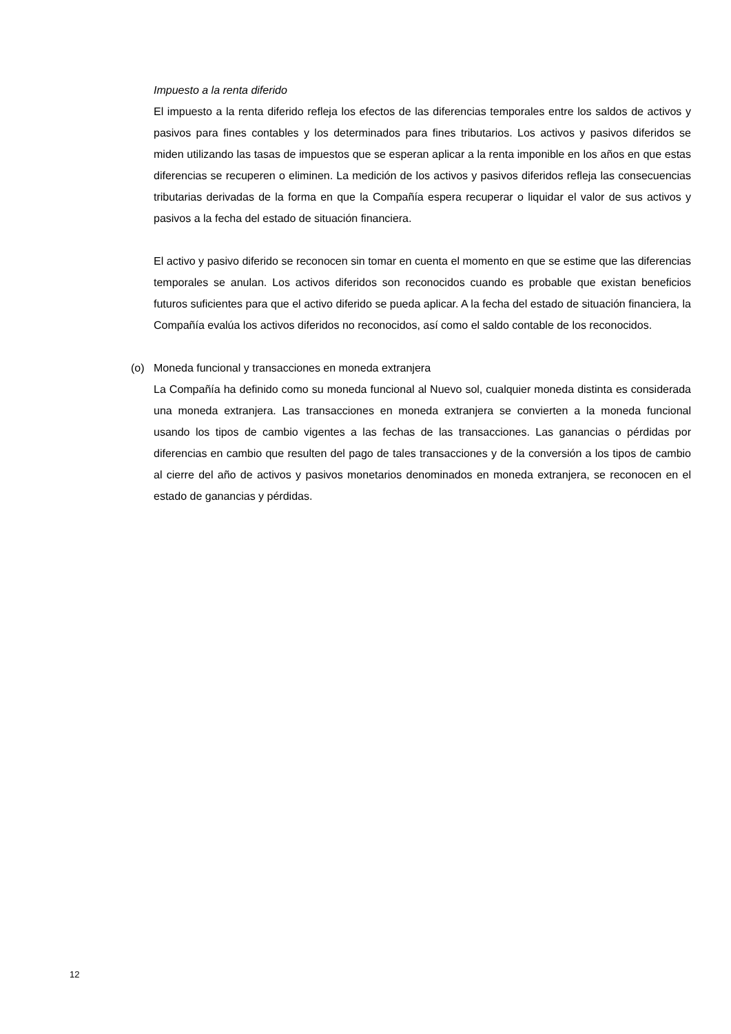Impuesto a la renta diferido
El impuesto a la renta diferido refleja los efectos de las diferencias temporales entre los saldos de activos y pasivos para fines contables y los determinados para fines tributarios. Los activos y pasivos diferidos se miden utilizando las tasas de impuestos que se esperan aplicar a la renta imponible en los años en que estas diferencias se recuperen o eliminen. La medición de los activos y pasivos diferidos refleja las consecuencias tributarias derivadas de la forma en que la Compañía espera recuperar o liquidar el valor de sus activos y pasivos a la fecha del estado de situación financiera.
El activo y pasivo diferido se reconocen sin tomar en cuenta el momento en que se estime que las diferencias temporales se anulan. Los activos diferidos son reconocidos cuando es probable que existan beneficios futuros suficientes para que el activo diferido se pueda aplicar. A la fecha del estado de situación financiera, la Compañía evalúa los activos diferidos no reconocidos, así como el saldo contable de los reconocidos.
(o) Moneda funcional y transacciones en moneda extranjera
La Compañía ha definido como su moneda funcional al Nuevo sol, cualquier moneda distinta es considerada una moneda extranjera. Las transacciones en moneda extranjera se convierten a la moneda funcional usando los tipos de cambio vigentes a las fechas de las transacciones. Las ganancias o pérdidas por diferencias en cambio que resulten del pago de tales transacciones y de la conversión a los tipos de cambio al cierre del año de activos y pasivos monetarios denominados en moneda extranjera, se reconocen en el estado de ganancias y pérdidas.
12